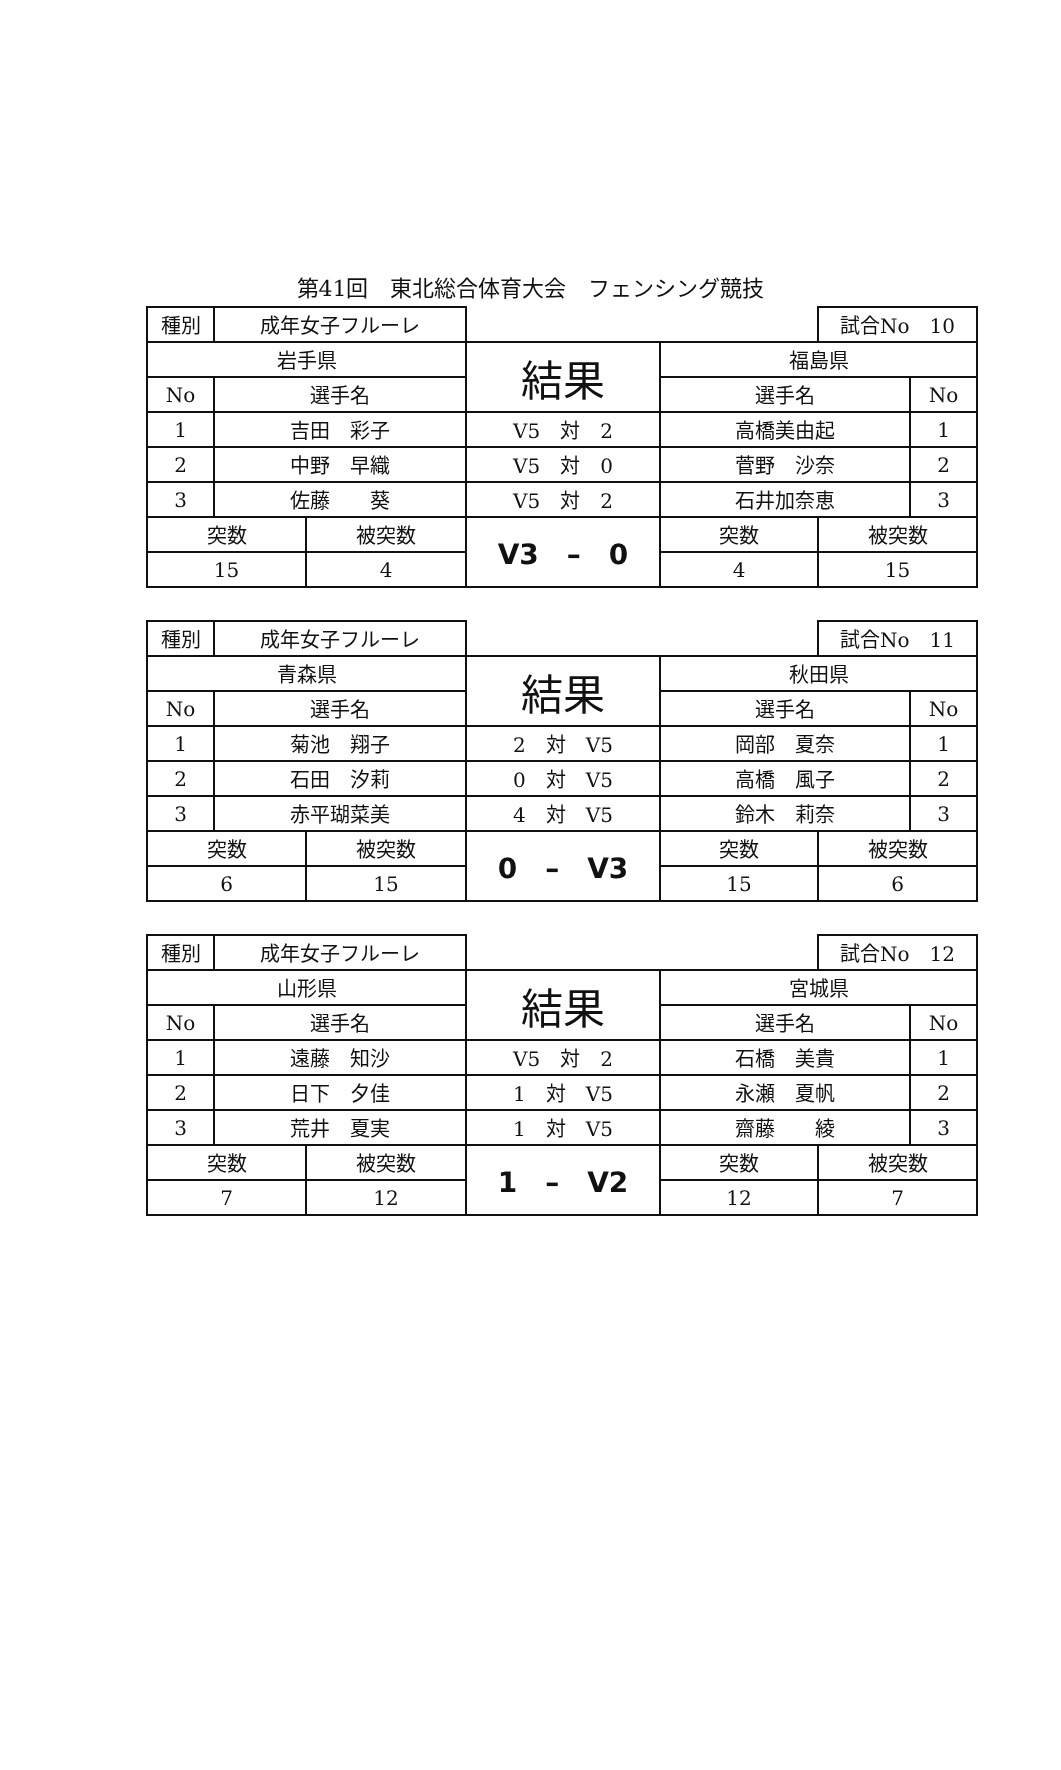第41回　東北総合体育大会　フェンシング競技
| 種別 | 成年女子フルーレ | | | | 試合No 10 | |
| 岩手県 | | | 結果 | 福島県 | | |
| No | 選手名 | | | 選手名 | | No |
| 1 | 吉田 彩子 | | V5 対 2 | 高橋美由起 | | 1 |
| 2 | 中野 早織 | | V5 対 0 | 菅野 沙奈 | | 2 |
| 3 | 佐藤 葵 | | V5 対 2 | 石井加奈恵 | | 3 |
| 突数 | | 被突数 | V3 – 0 | 突数 | 被突数 | |
| 15 | | 4 | | 4 | 15 | |
| 種別 | 成年女子フルーレ | | | | 試合No 11 | |
| 青森県 | | | 結果 | 秋田県 | | |
| No | 選手名 | | | 選手名 | | No |
| 1 | 菊池 翔子 | | 2 対 V5 | 岡部 夏奈 | | 1 |
| 2 | 石田 汐莉 | | 0 対 V5 | 高橋 風子 | | 2 |
| 3 | 赤平瑚菜美 | | 4 対 V5 | 鈴木 莉奈 | | 3 |
| 突数 | | 被突数 | 0 – V3 | 突数 | 被突数 | |
| 6 | | 15 | | 15 | 6 | |
| 種別 | 成年女子フルーレ | | | | 試合No 12 | |
| 山形県 | | | 結果 | 宮城県 | | |
| No | 選手名 | | | 選手名 | | No |
| 1 | 遠藤 知沙 | | V5 対 2 | 石橋 美貴 | | 1 |
| 2 | 日下 夕佳 | | 1 対 V5 | 永瀬 夏帆 | | 2 |
| 3 | 荒井 夏実 | | 1 対 V5 | 齋藤 綾 | | 3 |
| 突数 | | 被突数 | 1 – V2 | 突数 | 被突数 | |
| 7 | | 12 | | 12 | 7 | |